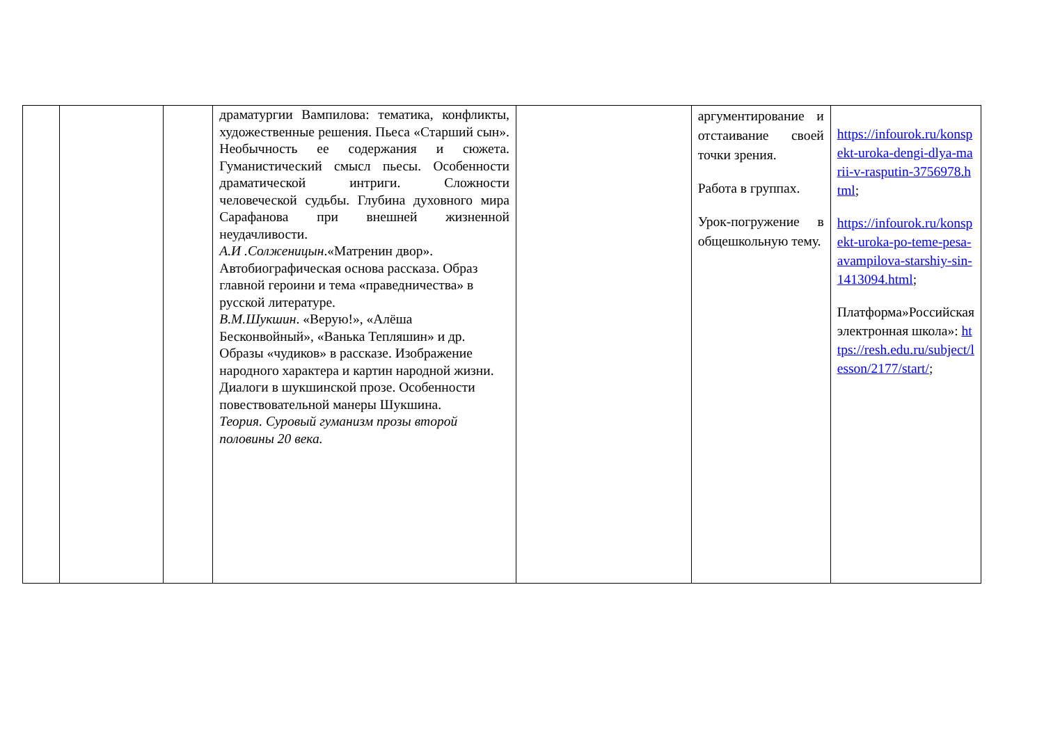| | | | драматургии Вампилова: тематика, конфликты, художественные решения. Пьеса «Старший сын». Необычность ее содержания и сюжета. Гуманистический смысл пьесы. Особенности драматической интриги. Сложности человеческой судьбы. Глубина духовного мира Сарафанова при внешней жизненной неудачливости. А.И .Солженицын .«Матренин двор». Автобиографическая основа рассказа. Образ главной героини и тема «праведничества» в русской литературе. В.М.Шукшин . «Верую!», «Алёша Бесконвойный», «Ванька Тепляшин» и др. Образы «чудиков» в рассказе. Изображение народного характера и картин народной жизни. Диалоги в шукшинской прозе. Особенности повествовательной манеры Шукшина. Теория. Суровый гуманизм прозы второй половины 20 века. | | аргументирование и отстаивание своей точки зрения. Работа в группах. Урок-погружение в общешкольную тему. | https://infourok.ru/konspekt-uroka-dengi-dlya-marii-v-rasputin-3756978.html ; https://infourok.ru/konspekt-uroka-po-teme-pesa-avampilova-starshiy-sin-1413094.html ; Платформа»Российская электронная школа»: https://resh.edu.ru/subject/lesson/2177/start/ ; |